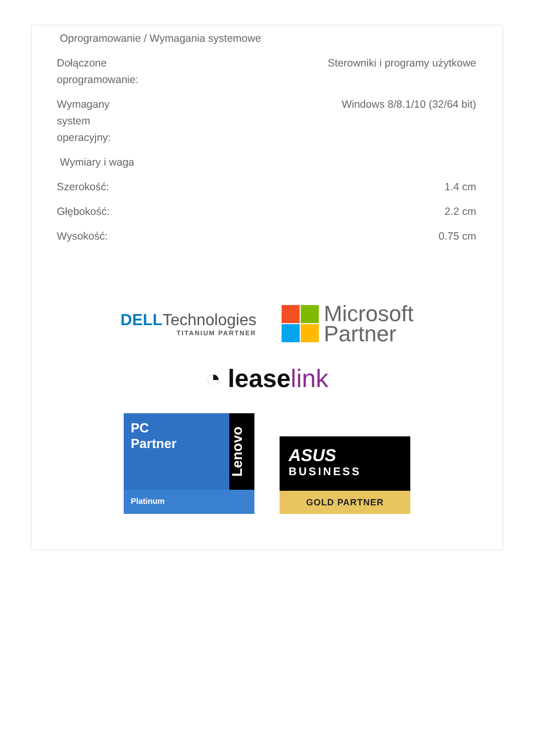| Oprogramowanie / Wymagania systemowe | |
| Dołączone oprogramowanie: | Sterowniki i programy użytkowe |
| Wymagany system operacyjny: | Windows 8/8.1/10 (32/64 bit) |
| Wymiary i waga | |
| Szerokość: | 1.4 cm |
| Głębokość: | 2.2 cm |
| Wysokość: | 0.75 cm |
DELLTechnologies
TITANIUM PARTNER
Microsoft
Partner
◔ leaselink
PC
Partner
Lenovo
Platinum
ASUS
BUSINESS
GOLD PARTNER